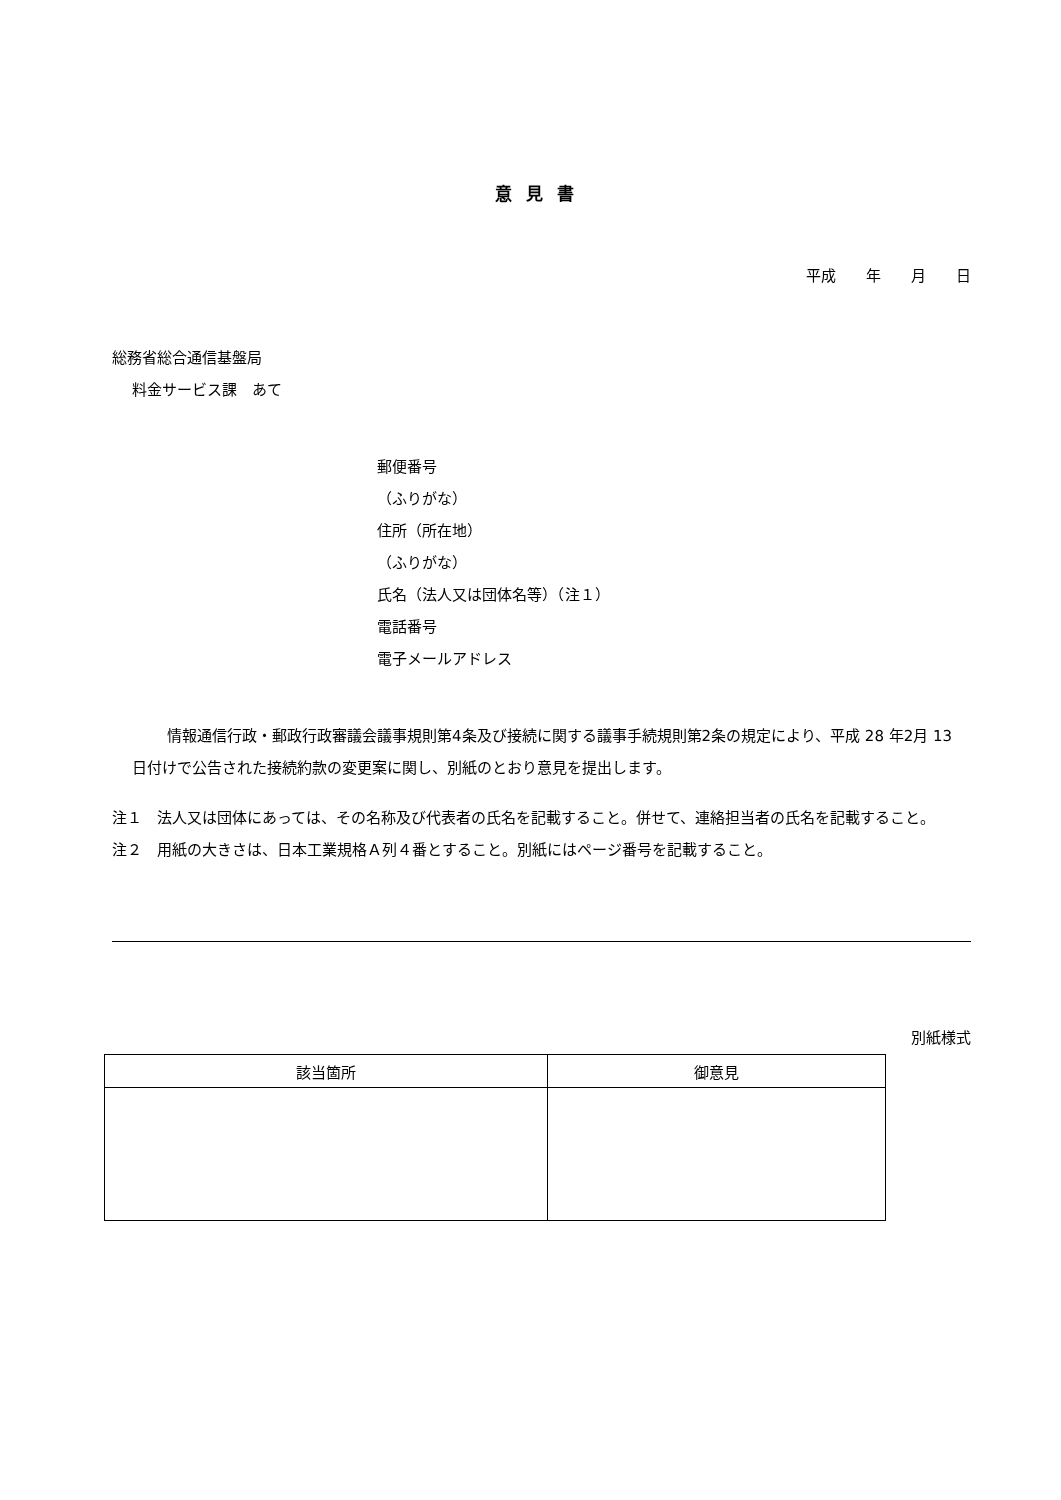意見書
平成　　年　　月　　日
総務省総合通信基盤局
料金サービス課　あて
郵便番号
（ふりがな）
住所（所在地）
（ふりがな）
氏名（法人又は団体名等）（注１）
電話番号
電子メールアドレス
　情報通信行政・郵政行政審議会議事規則第4条及び接続に関する議事手続規則第2条の規定により、平成 28 年2月 13 日付けで公告された接続約款の変更案に関し、別紙のとおり意見を提出します。
注１　法人又は団体にあっては、その名称及び代表者の氏名を記載すること。併せて、連絡担当者の氏名を記載すること。
注２　用紙の大きさは、日本工業規格Ａ列４番とすること。別紙にはページ番号を記載すること。
別紙様式
| 該当箇所 | 御意見 |
| --- | --- |